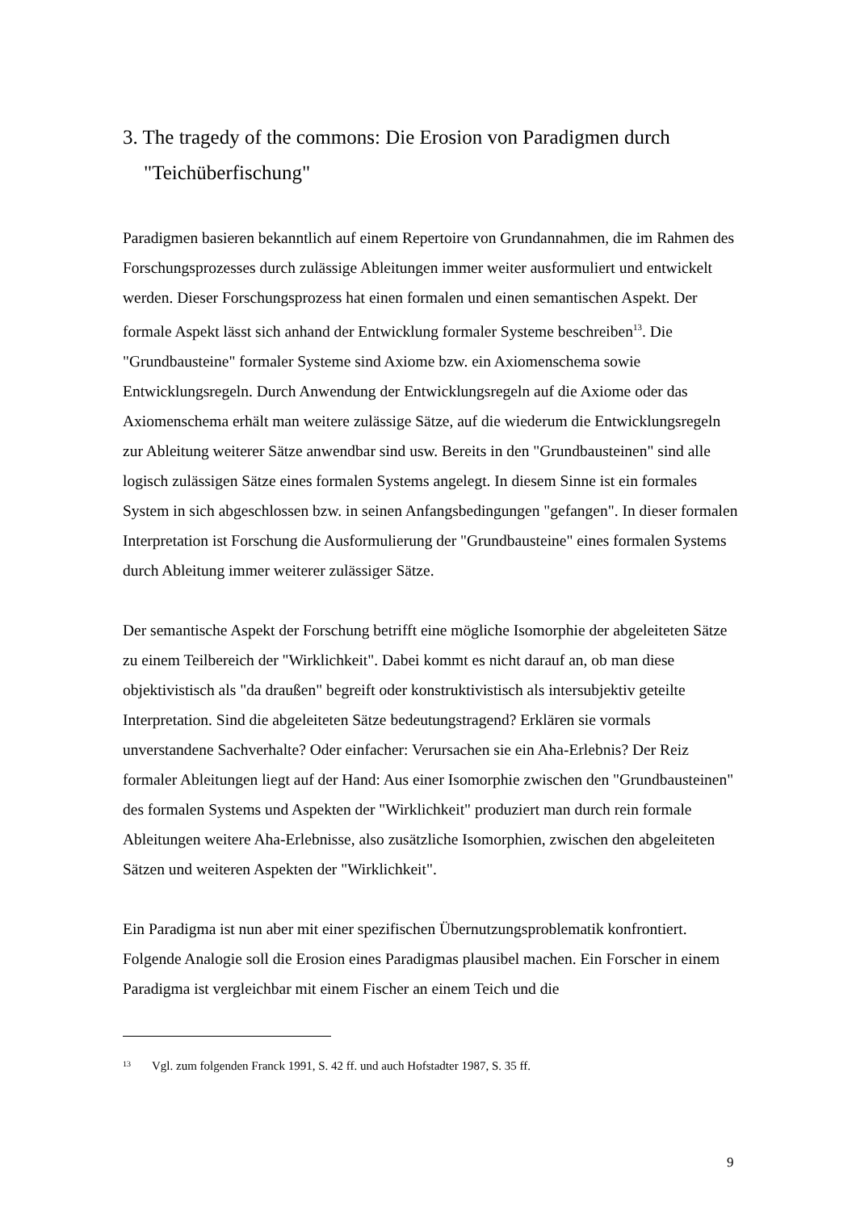3. The tragedy of the commons: Die Erosion von Paradigmen durch "Teichüberfischung"
Paradigmen basieren bekanntlich auf einem Repertoire von Grundannahmen, die im Rahmen des Forschungsprozesses durch zulässige Ableitungen immer weiter ausformuliert und entwickelt werden. Dieser Forschungsprozess hat einen formalen und einen semantischen Aspekt. Der formale Aspekt lässt sich anhand der Entwicklung formaler Systeme beschreiben<sup>13</sup>. Die "Grundbausteine" formaler Systeme sind Axiome bzw. ein Axiomenschema sowie Entwicklungsregeln. Durch Anwendung der Entwicklungsregeln auf die Axiome oder das Axiomenschema erhält man weitere zulässige Sätze, auf die wiederum die Entwicklungsregeln zur Ableitung weiterer Sätze anwendbar sind usw. Bereits in den "Grundbausteinen" sind alle logisch zulässigen Sätze eines formalen Systems angelegt. In diesem Sinne ist ein formales System in sich abgeschlossen bzw. in seinen Anfangsbedingungen "gefangen". In dieser formalen Interpretation ist Forschung die Ausformulierung der "Grundbausteine" eines formalen Systems durch Ableitung immer weiterer zulässiger Sätze.
Der semantische Aspekt der Forschung betrifft eine mögliche Isomorphie der abgeleiteten Sätze zu einem Teilbereich der "Wirklichkeit". Dabei kommt es nicht darauf an, ob man diese objektivistisch als "da draußen" begreift oder konstruktivistisch als intersubjektiv geteilte Interpretation. Sind die abgeleiteten Sätze bedeutungstragend? Erklären sie vormals unverstandene Sachverhalte? Oder einfacher: Verursachen sie ein Aha-Erlebnis? Der Reiz formaler Ableitungen liegt auf der Hand: Aus einer Isomorphie zwischen den "Grundbausteinen" des formalen Systems und Aspekten der "Wirklichkeit" produziert man durch rein formale Ableitungen weitere Aha-Erlebnisse, also zusätzliche Isomorphien, zwischen den abgeleiteten Sätzen und weiteren Aspekten der "Wirklichkeit".
Ein Paradigma ist nun aber mit einer spezifischen Übernutzungsproblematik konfrontiert. Folgende Analogie soll die Erosion eines Paradigmas plausibel machen. Ein Forscher in einem Paradigma ist vergleichbar mit einem Fischer an einem Teich und die
13 Vgl. zum folgenden Franck 1991, S. 42 ff. und auch Hofstadter 1987, S. 35 ff.
9